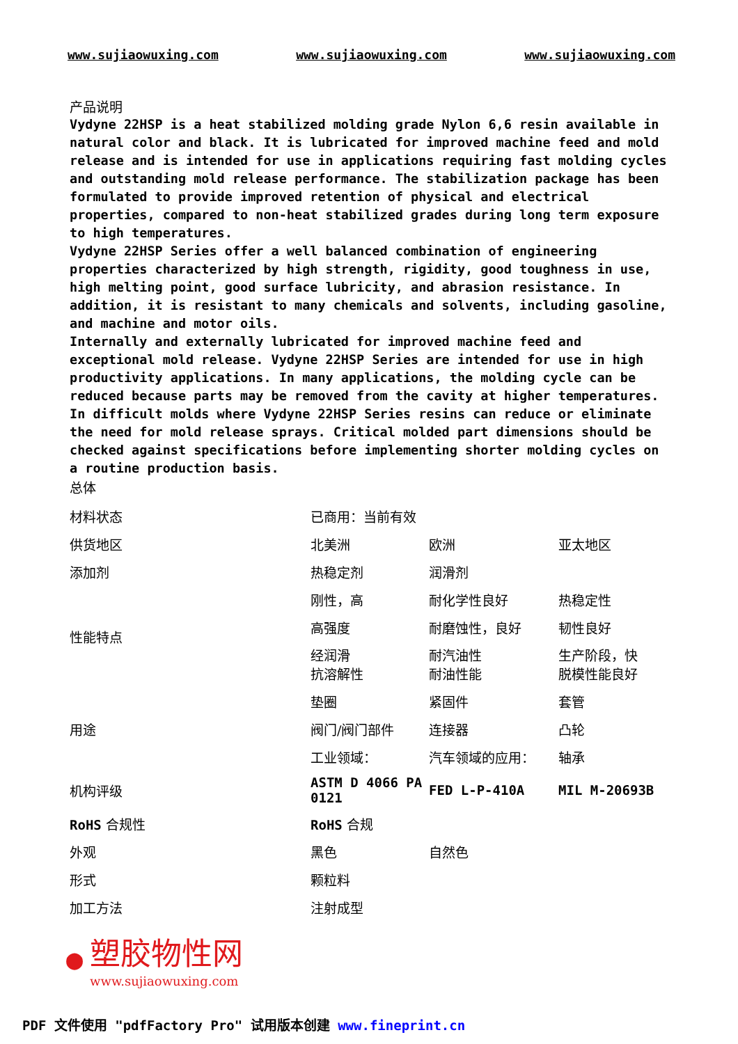www.sujiaowuxing.com www.sujiaowuxing.com www.sujiaowuxing.com
产品说明
Vydyne 22HSP is a heat stabilized molding grade Nylon 6,6 resin available in natural color and black. It is lubricated for improved machine feed and mold release and is intended for use in applications requiring fast molding cycles and outstanding mold release performance. The stabilization package has been formulated to provide improved retention of physical and electrical properties, compared to non-heat stabilized grades during long term exposure to high temperatures.
Vydyne 22HSP Series offer a well balanced combination of engineering properties characterized by high strength, rigidity, good toughness in use, high melting point, good surface lubricity, and abrasion resistance. In addition, it is resistant to many chemicals and solvents, including gasoline, and machine and motor oils.
Internally and externally lubricated for improved machine feed and exceptional mold release. Vydyne 22HSP Series are intended for use in high productivity applications. In many applications, the molding cycle can be reduced because parts may be removed from the cavity at higher temperatures. In difficult molds where Vydyne 22HSP Series resins can reduce or eliminate the need for mold release sprays. Critical molded part dimensions should be checked against specifications before implementing shorter molding cycles on a routine production basis.
总体
| 材料状态 | 已商用：当前有效 | | |
| 供货地区 | 北美洲 | 欧洲 | 亚太地区 |
| 添加剂 | 热稳定剂 | 润滑剂 | |
| 性能特点 | 刚性，高 | 耐化学性良好 | 热稳定性 |
| | 高强度 | 耐磨蚀性，良好 | 韧性良好 |
| | 经润滑 抗溶解性 | 耐汽油性 耐油性能 | 生产阶段，快 脱模性能良好 |
| 用途 | 垫圈 | 紧固件 | 套管 |
| | 阀门/阀门部件 | 连接器 | 凸轮 |
| | 工业领域： | 汽车领域的应用： | 轴承 |
| 机构评级 | ASTM D 4066 PA 0121 | FED L-P-410A | MIL M-20693B |
| RoHS 合规性 | RoHS 合规 | | |
| 外观 | 黑色 | 自然色 | |
| 形式 | 颗粒料 | | |
| 加工方法 | 注射成型 | | |
●
塑胶物性网
www.sujiaowuxing.com
PDF 文件使用 "pdfFactory Pro" 试用版本创建 www.fineprint.cn